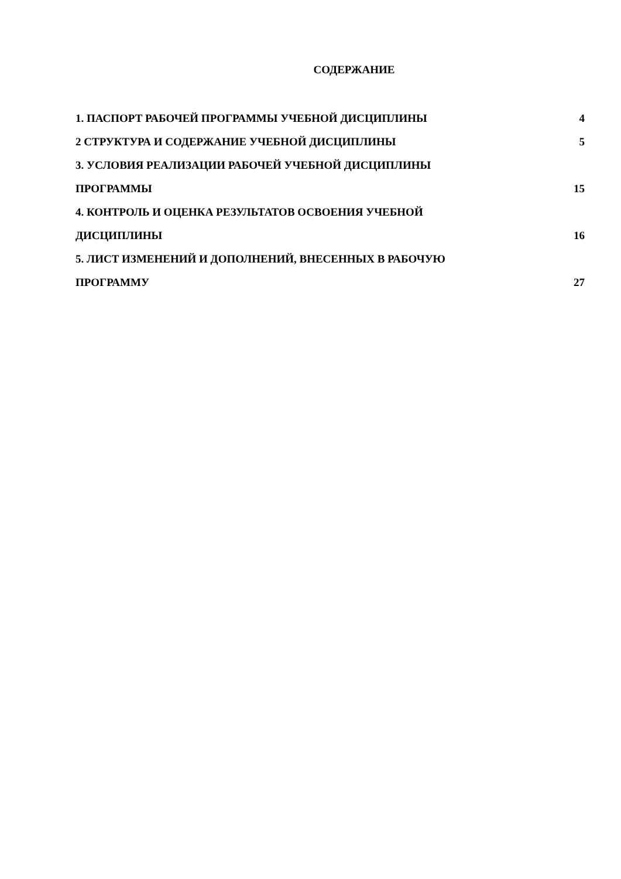СОДЕРЖАНИЕ
1. ПАСПОРТ РАБОЧЕЙ ПРОГРАММЫ УЧЕБНОЙ ДИСЦИПЛИНЫ 4
2 СТРУКТУРА И СОДЕРЖАНИЕ УЧЕБНОЙ ДИСЦИПЛИНЫ 5
3. УСЛОВИЯ РЕАЛИЗАЦИИ РАБОЧЕЙ УЧЕБНОЙ ДИСЦИПЛИНЫ
ПРОГРАММЫ 15
4. КОНТРОЛЬ И ОЦЕНКА РЕЗУЛЬТАТОВ ОСВОЕНИЯ УЧЕБНОЙ
ДИСЦИПЛИНЫ 16
5. ЛИСТ ИЗМЕНЕНИЙ И ДОПОЛНЕНИЙ, ВНЕСЕННЫХ В РАБОЧУЮ
ПРОГРАММУ 27